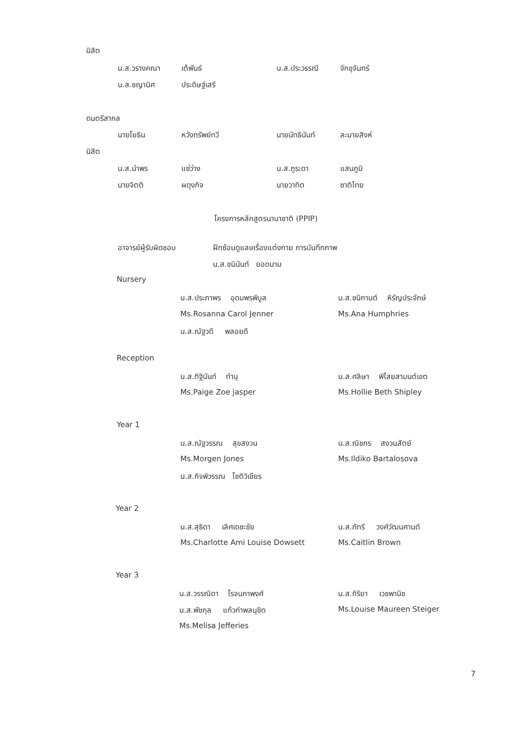นิสิต
น.ส.วรางคณา เต้พันธ์ น.ส.ประวรรณี จักขุจันทร์
น.ส.ชญานิศ ประดิษฐ์เสรี
ดนตรีสากล
นายโยธิน หวังทรัพย์ทวี นายนัทธินันท์ ละมายสิงห์
นิสิต
น.ส.นำพร แซ่ว่าง น.ส.ภูระดา แสนภูมิ
นายจิตติ ผดุงกิจ นายวาทิต ชาติไทย
โครงการหลักสูตรนานาชาติ (PPIP)
อาจารย์ผู้รับผิดชอบ ฝึกซ้อมดูแลเครื่องแต่งกาย การบันทึกภาพ
น.ส.ชนินันท์ ยอดนาม
Nursery
น.ส.ประภาพร อุดมพรพิบูล น.ส.ชนิกานต์ หิรัญประจักษ์
Ms.Rosanna Carol Jenner Ms.Ana Humphries
น.ส.ณัฐวดี พลอยดี
Reception
น.ส.ทิฐินันท์ ทำนุ น.ส.ศลิษา พิไสยสามนต์เขต
Ms.Paige Zoe jasper Ms.Hollie Beth Shipley
Year 1
น.ส.ณัฐวรรณ สุขสงวน น.ส.ณิชกร สงวนสัตย์
Ms.Morgen Jones Ms.Ildiko Bartalosova
น.ส.กิจพิวรรณ โชติวิเชียร
Year 2
น.ส.สุธิดา เลิศเดชะชัย น.ส.ภัทรี วงศ์วัฒนศานต์
Ms.Charlotte Ami Louise Dowsett Ms.Caitlin Brown
Year 3
น.ส.วรรณิดา โรจนภาพงศ์ น.ส.กิริยา เวชพานิช
น.ส.พัชกุล แก้วกำพลนุชิต Ms.Louise Maureen Steiger
Ms.Melisa Jefferies
7